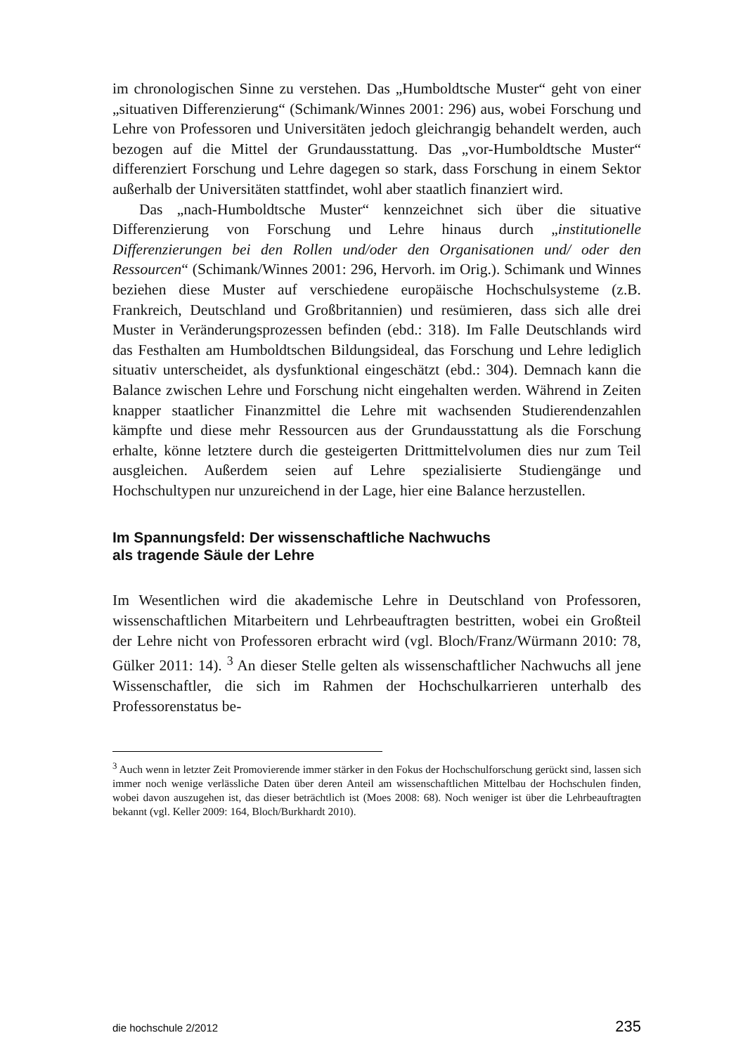im chronologischen Sinne zu verstehen. Das „Humboldtsche Muster“ geht von einer „situativen Differenzierung“ (Schimank/Winnes 2001: 296) aus, wobei Forschung und Lehre von Professoren und Universitäten jedoch gleichrangig behandelt werden, auch bezogen auf die Mittel der Grundausstattung. Das „vor-Humboldtsche Muster“ differenziert Forschung und Lehre dagegen so stark, dass Forschung in einem Sektor außerhalb der Universitäten stattfindet, wohl aber staatlich finanziert wird.
Das „nach-Humboldtsche Muster“ kennzeichnet sich über die situative Differenzierung von Forschung und Lehre hinaus durch „institutionelle Differenzierungen bei den Rollen und/oder den Organisationen und/ oder den Ressourcen“ (Schimank/Winnes 2001: 296, Hervorh. im Orig.). Schimank und Winnes beziehen diese Muster auf verschiedene europäische Hochschulsysteme (z.B. Frankreich, Deutschland und Großbritannien) und resümieren, dass sich alle drei Muster in Veränderungsprozessen befinden (ebd.: 318). Im Falle Deutschlands wird das Festhalten am Humboldtschen Bildungsideal, das Forschung und Lehre lediglich situativ unterscheidet, als dysfunktional eingeschätzt (ebd.: 304). Demnach kann die Balance zwischen Lehre und Forschung nicht eingehalten werden. Während in Zeiten knapper staatlicher Finanzmittel die Lehre mit wachsenden Studierendenzahlen kämpfte und diese mehr Ressourcen aus der Grundausstattung als die Forschung erhalte, könne letztere durch die gesteigerten Drittmittelvolumen dies nur zum Teil ausgleichen. Außerdem seien auf Lehre spezialisierte Studiengänge und Hochschultypen nur unzureichend in der Lage, hier eine Balance herzustellen.
Im Spannungsfeld: Der wissenschaftliche Nachwuchs
als tragende Säule der Lehre
Im Wesentlichen wird die akademische Lehre in Deutschland von Professoren, wissenschaftlichen Mitarbeitern und Lehrbeauftragten bestritten, wobei ein Großteil der Lehre nicht von Professoren erbracht wird (vgl. Bloch/Franz/Würmann 2010: 78, Gülker 2011: 14). <sup>3</sup> An dieser Stelle gelten als wissenschaftlicher Nachwuchs all jene Wissenschaftler, die sich im Rahmen der Hochschulkarrieren unterhalb des Professorenstatus be-
<sup>3</sup> Auch wenn in letzter Zeit Promovierende immer stärker in den Fokus der Hochschulforschung gerückt sind, lassen sich immer noch wenige verlässliche Daten über deren Anteil am wissenschaftlichen Mittelbau der Hochschulen finden, wobei davon auszugehen ist, das dieser beträchtlich ist (Moes 2008: 68). Noch weniger ist über die Lehrbeauftragten bekannt (vgl. Keller 2009: 164, Bloch/Burkhardt 2010).
die hochschule 2/2012 235